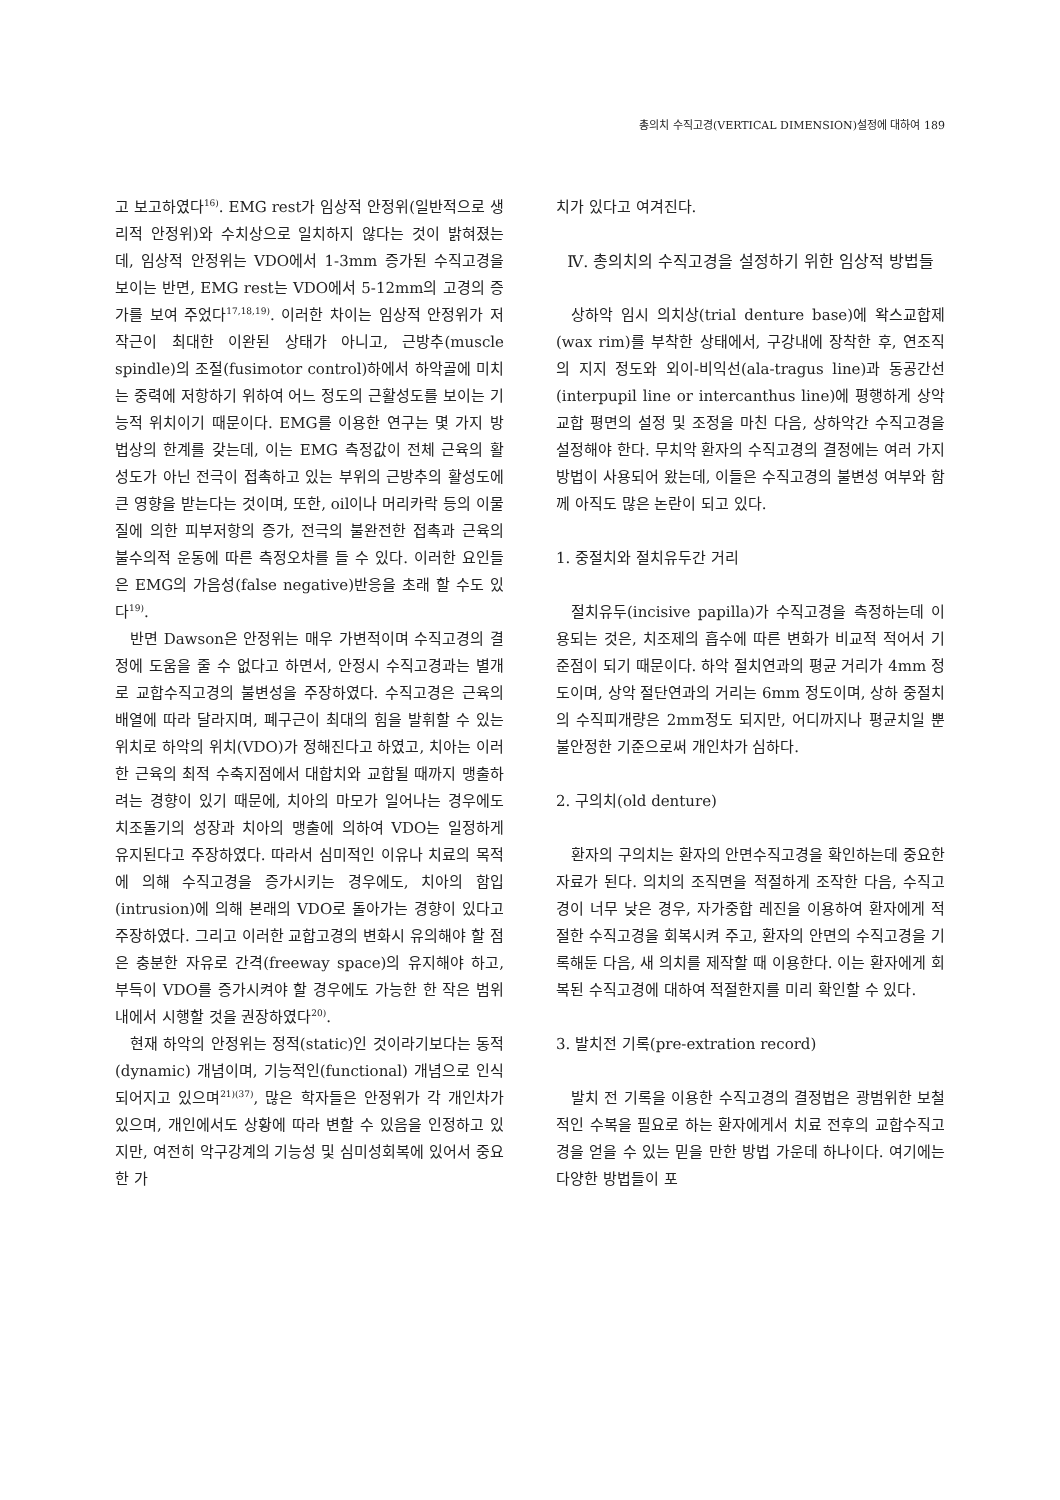총의치 수직고경(VERTICAL DIMENSION)설정에 대하여 189
고 보고하였다<sup>16)</sup>. EMG rest가 임상적 안정위(일반적으로 생리적 안정위)와 수치상으로 일치하지 않다는 것이 밝혀졌는데, 임상적 안정위는 VDO에서 1-3mm 증가된 수직고경을 보이는 반면, EMG rest는 VDO에서 5-12mm의 고경의 증가를 보여 주었다<sup>17,18,19)</sup>. 이러한 차이는 임상적 안정위가 저작근이 최대한 이완된 상태가 아니고, 근방추(muscle spindle)의 조절(fusimotor control)하에서 하악골에 미치는 중력에 저항하기 위하여 어느 정도의 근활성도를 보이는 기능적 위치이기 때문이다. EMG를 이용한 연구는 몇 가지 방법상의 한계를 갖는데, 이는 EMG 측정값이 전체 근육의 활성도가 아닌 전극이 접촉하고 있는 부위의 근방추의 활성도에 큰 영향을 받는다는 것이며, 또한, oil이나 머리카락 등의 이물질에 의한 피부저항의 증가, 전극의 불완전한 접촉과 근육의 불수의적 운동에 따른 측정오차를 들 수 있다. 이러한 요인들은 EMG의 가음성(false negative)반응을 초래 할 수도 있다<sup>19)</sup>.
반면 Dawson은 안정위는 매우 가변적이며 수직고경의 결정에 도움을 줄 수 없다고 하면서, 안정시 수직고경과는 별개로 교합수직고경의 불변성을 주장하였다. 수직고경은 근육의 배열에 따라 달라지며, 폐구근이 최대의 힘을 발휘할 수 있는 위치로 하악의 위치(VDO)가 정해진다고 하였고, 치아는 이러한 근육의 최적 수축지점에서 대합치와 교합될 때까지 맹출하려는 경향이 있기 때문에, 치아의 마모가 일어나는 경우에도 치조돌기의 성장과 치아의 맹출에 의하여 VDO는 일정하게 유지된다고 주장하였다. 따라서 심미적인 이유나 치료의 목적에 의해 수직고경을 증가시키는 경우에도, 치아의 함입(intrusion)에 의해 본래의 VDO로 돌아가는 경향이 있다고 주장하였다. 그리고 이러한 교합고경의 변화시 유의해야 할 점은 충분한 자유로 간격(freeway space)의 유지해야 하고, 부득이 VDO를 증가시켜야 할 경우에도 가능한 한 작은 범위 내에서 시행할 것을 권장하였다<sup>20)</sup>.
현재 하악의 안정위는 정적(static)인 것이라기보다는 동적(dynamic) 개념이며, 기능적인(functional) 개념으로 인식되어지고 있으며<sup>21)(37)</sup>, 많은 학자들은 안정위가 각 개인차가 있으며, 개인에서도 상황에 따라 변할 수 있음을 인정하고 있지만, 여전히 악구강계의 기능성 및 심미성회복에 있어서 중요한 가
치가 있다고 여겨진다.
Ⅳ. 총의치의 수직고경을 설정하기 위한 임상적 방법들
상하악 임시 의치상(trial denture base)에 왁스교합제(wax rim)를 부착한 상태에서, 구강내에 장착한 후, 연조직의 지지 정도와 외이-비익선(ala-tragus line)과 동공간선(interpupil line or intercanthus line)에 평행하게 상악교합 평면의 설정 및 조정을 마친 다음, 상하악간 수직고경을 설정해야 한다. 무치악 환자의 수직고경의 결정에는 여러 가지 방법이 사용되어 왔는데, 이들은 수직고경의 불변성 여부와 함께 아직도 많은 논란이 되고 있다.
1. 중절치와 절치유두간 거리
절치유두(incisive papilla)가 수직고경을 측정하는데 이용되는 것은, 치조제의 흡수에 따른 변화가 비교적 적어서 기준점이 되기 때문이다. 하악 절치연과의 평균 거리가 4mm 정도이며, 상악 절단연과의 거리는 6mm 정도이며, 상하 중절치의 수직피개량은 2mm정도 되지만, 어디까지나 평균치일 뿐 불안정한 기준으로써 개인차가 심하다.
2. 구의치(old denture)
환자의 구의치는 환자의 안면수직고경을 확인하는데 중요한 자료가 된다. 의치의 조직면을 적절하게 조작한 다음, 수직고경이 너무 낮은 경우, 자가중합 레진을 이용하여 환자에게 적절한 수직고경을 회복시켜 주고, 환자의 안면의 수직고경을 기록해둔 다음, 새 의치를 제작할 때 이용한다. 이는 환자에게 회복된 수직고경에 대하여 적절한지를 미리 확인할 수 있다.
3. 발치전 기록(pre-extration record)
발치 전 기록을 이용한 수직고경의 결정법은 광범위한 보철적인 수복을 필요로 하는 환자에게서 치료 전후의 교합수직고경을 얻을 수 있는 믿을 만한 방법 가운데 하나이다. 여기에는 다양한 방법들이 포